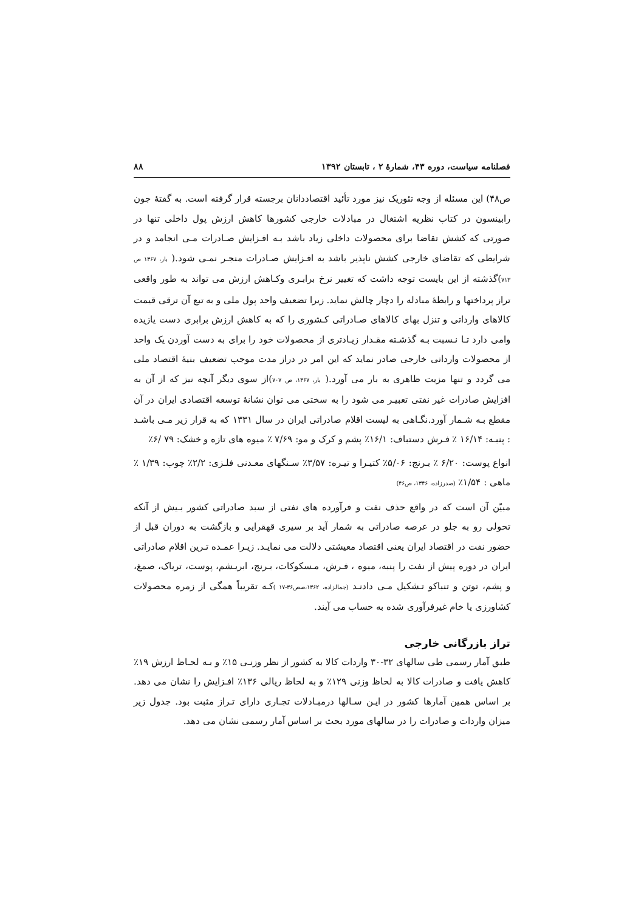فصلنامه سیاست، دوره ۴۳، شمارهٔ ۲ ، تابستان ۱۳۹۲ ۸۸
ص۴۸) این مسئله از وجه تئوریک نیز مورد تأئید اقتصاددانان برجسته قرار گرفته است. به گفتهٔ جون رابینسون در کتاب نظریه اشتغال در مبادلات خارجی کشورها کاهش ارزش پول داخلی تنها در صورتی که کشش تقاضا برای محصولات داخلی زیاد باشد بـه افـزایش صـادرات مـی انجامد و در شرایطی که تقاضای خارجی کشش ناپذیر باشد به افـزایش صـادرات منجـر نمـی شود.( بار، ۱۳۶۷ ص ۷۱۳)گذشته از این بایست توجه داشت که تغییر نرخ برابـری وکـاهش ارزش می تواند به طور واقعی تراز پرداختها و رابطهٔ مبادله را دچار چالش نماید. زیرا تضعیف واحد پول ملی و به تبع آن ترقی قیمت کالاهای وارداتی و تنزل بهای کالاهای صـادراتی کـشوری را که به کاهش ارزش برابری دست یازیده وامی دارد تـا نـسبت بـه گذشـته مقـدار زیـادتری از محصولات خود را برای به دست آوردن یک واحد از محصولات وارداتی خارجی صادر نماید که این امر در دراز مدت موجب تضعیف بنیهٔ اقتصاد ملی می گردد و تنها مزیت ظاهری به بار می آورد.( بار، ۱۳۶۷، ص ۷۰۷)از سوی دیگر آنچه نیز که از آن به افزایش صادرات غیر نفتی تعبیـر می شود را به سختی می توان نشانهٔ توسعه اقتصادی ایران در آن مقطع بـه شـمار آورد.نگـاهی به لیست اقلام صادراتی ایران در سال ۱۳۳۱ که به قرار زیر مـی باشـد : پنبـه: ۱۶/۱۴ ٪ فـرش دستباف: ۱۶/۱٪ پشم و کرک و مو: ۷/۶۹ ٪ میوه های تازه و خشک: ۷۹ /۶٪
انواع پوست: ۶/۲۰ ٪ بـرنج: ۵/۰۶٪ کتیـرا و تیـره: ۳/۵۷٪ سـنگهای معـدنی فلـزی: ۲/۲٪ چوب: ۱/۳۹ ٪ ماهی : ۱/۵۴٪ (صدرزاده، ۱۳۴۶، ص۴۶)
مبیّن آن است که در واقع حذف نفت و فرآورده های نفتی از سبد صادراتی کشور بـیش از آنکه تحولی رو به جلو در عرصه صادراتی به شمار آید بر سیری قهقرایی و بازگشت به دوران قبل از حضور نفت در اقتصاد ایران یعنی اقتصاد معیشتی دلالت می نمایـد. زیـرا عمـده تـرین اقلام صادراتی ایران در دوره پیش از نفت را پنبه، میوه ، فـرش، مـسکوکات، بـرنج، ابریـشم، پوست، تریاک، صمغ، و پشم، توتن و تنباکو تـشکیل مـی دادنـد (جمالزاده، ۱۳۶۲،صص۳۶-۱۷ ) کـه تقریباً همگی از زمره محصولات کشاورزی یا خام غیرفرآوری شده به حساب می آیند.
تراز بازرگانی خارجی
طبق آمار رسمی طی سالهای ۳۲-۳۰ واردات کالا به کشور از نظر وزنـی ۱۵٪ و بـه لحـاظ ارزش ۱۹٪ کاهش یافت و صادرات کالا به لحاظ وزنی ۱۲۹٪ و به لحاظ ریالی ۱۳۶٪ افـزایش را نشان می دهد. بر اساس همین آمارها کشور در ایـن سـالها درمبـادلات تجـاری دارای تـراز مثبت بود. جدول زیر میزان واردات و صادرات را در سالهای مورد بحث بر اساس آمار رسمی نشان می دهد.